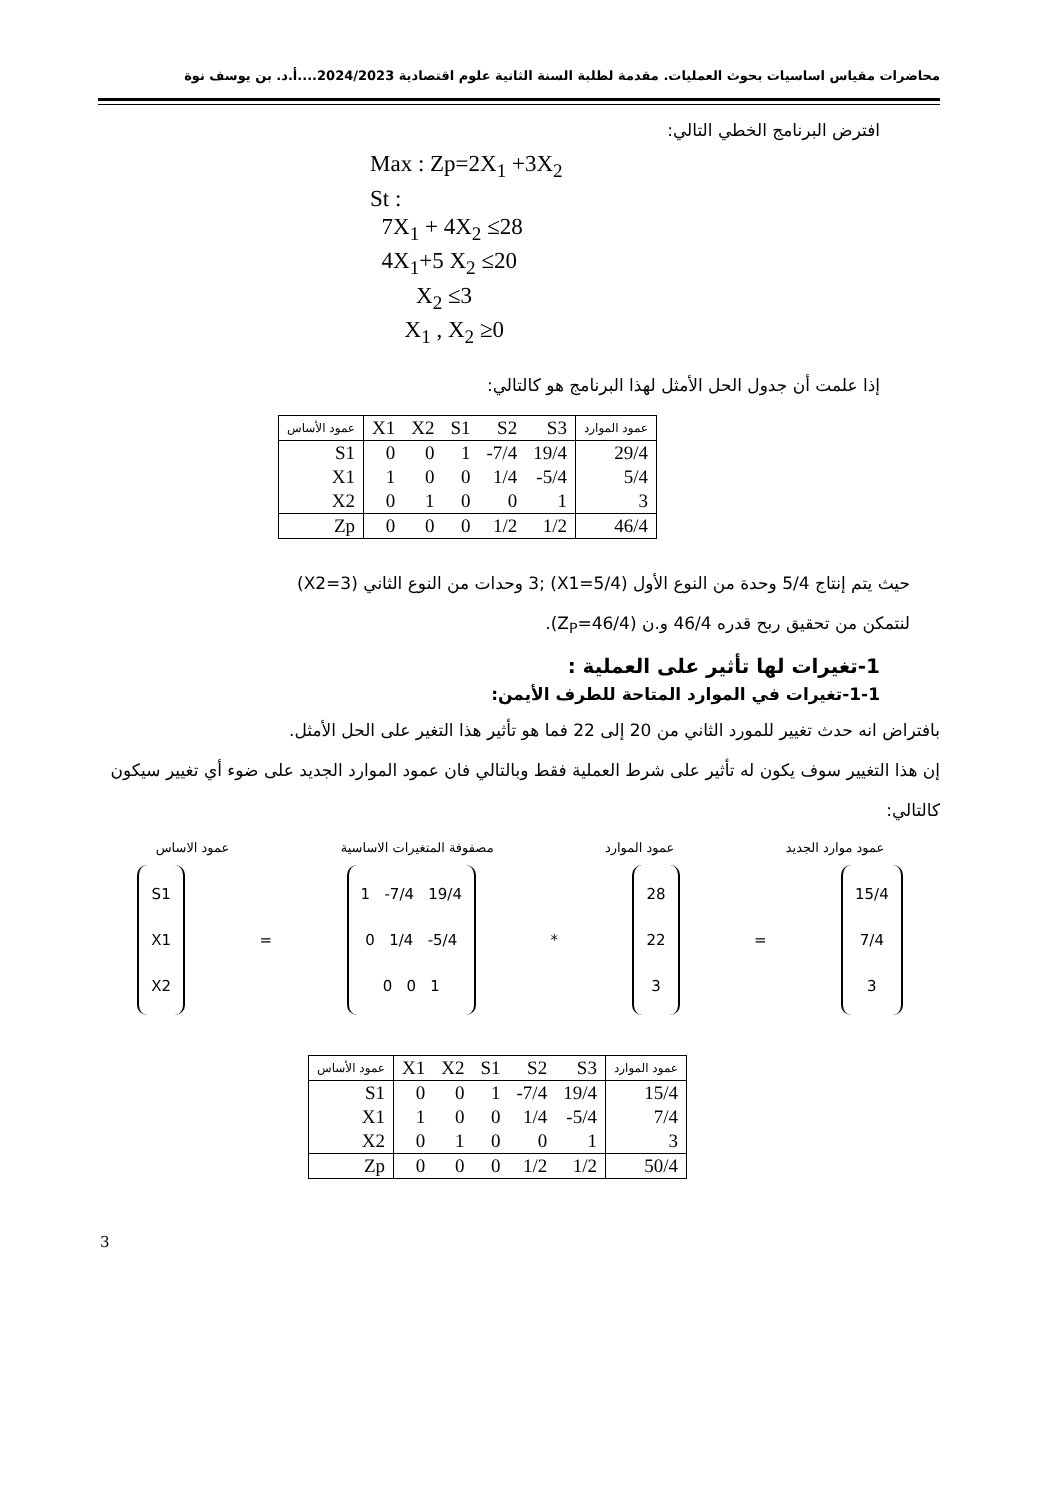محاضرات مقياس اساسيات بحوث العمليات. مقدمة لطلبة السنة الثانية علوم اقتصادية 2024/2023....أ.د. بن يوسف نوة
افترض البرنامج الخطي التالي:
Max : Zp=2X<sub>1</sub> +3X<sub>2</sub>
St :
7X<sub>1</sub> + 4X<sub>2</sub> ≤28
4X<sub>1</sub>+5 X<sub>2</sub> ≤20
X<sub>2</sub> ≤3
X<sub>1</sub> , X<sub>2</sub> ≥0
إذا علمت أن جدول الحل الأمثل لهذا البرنامج هو كالتالي:
| عمود الأساس | X1 | X2 | S1 | S2 | S3 | عمود الموارد |
| --- | --- | --- | --- | --- | --- | --- |
| S1 | 0 | 0 | 1 | -7/4 | 19/4 | 29/4 |
| X1 | 1 | 0 | 0 | 1/4 | -5/4 | 5/4 |
| X2 | 0 | 1 | 0 | 0 | 1 | 3 |
| Zp | 0 | 0 | 0 | 1/2 | 1/2 | 46/4 |
حيث يتم إنتاج 5/4 وحدة من النوع الأول (X1=5/4) ;3 وحدات من النوع الثاني (X2=3)
لنتمكن من تحقيق ربح قدره 46/4 و.ن (Z<sub>P</sub>=46/4).
1-تغيرات لها تأثير على العملية :
1-1-تغيرات في الموارد المتاحة للطرف الأيمن:
بافتراض انه حدث تغيير للمورد الثاني من 20 إلى 22 فما هو تأثير هذا التغير على الحل الأمثل.
إن هذا التغيير سوف يكون له تأثير على شرط العملية فقط وبالتالي فان عمود الموارد الجديد على ضوء أي تغيير سيكون كالتالي:
عمود موارد الجديد عمود الموارد مصفوفة المتغيرات الاساسية عمود الاساس
S1
X1
X2
=
1 -7/4 19/4
0 1/4 -5/4
0 0 1
*
28
22
3
=
15/4
7/4
3
| عمود الأساس | X1 | X2 | S1 | S2 | S3 | عمود الموارد |
| --- | --- | --- | --- | --- | --- | --- |
| S1 | 0 | 0 | 1 | -7/4 | 19/4 | 15/4 |
| X1 | 1 | 0 | 0 | 1/4 | -5/4 | 7/4 |
| X2 | 0 | 1 | 0 | 0 | 1 | 3 |
| Zp | 0 | 0 | 0 | 1/2 | 1/2 | 50/4 |
3